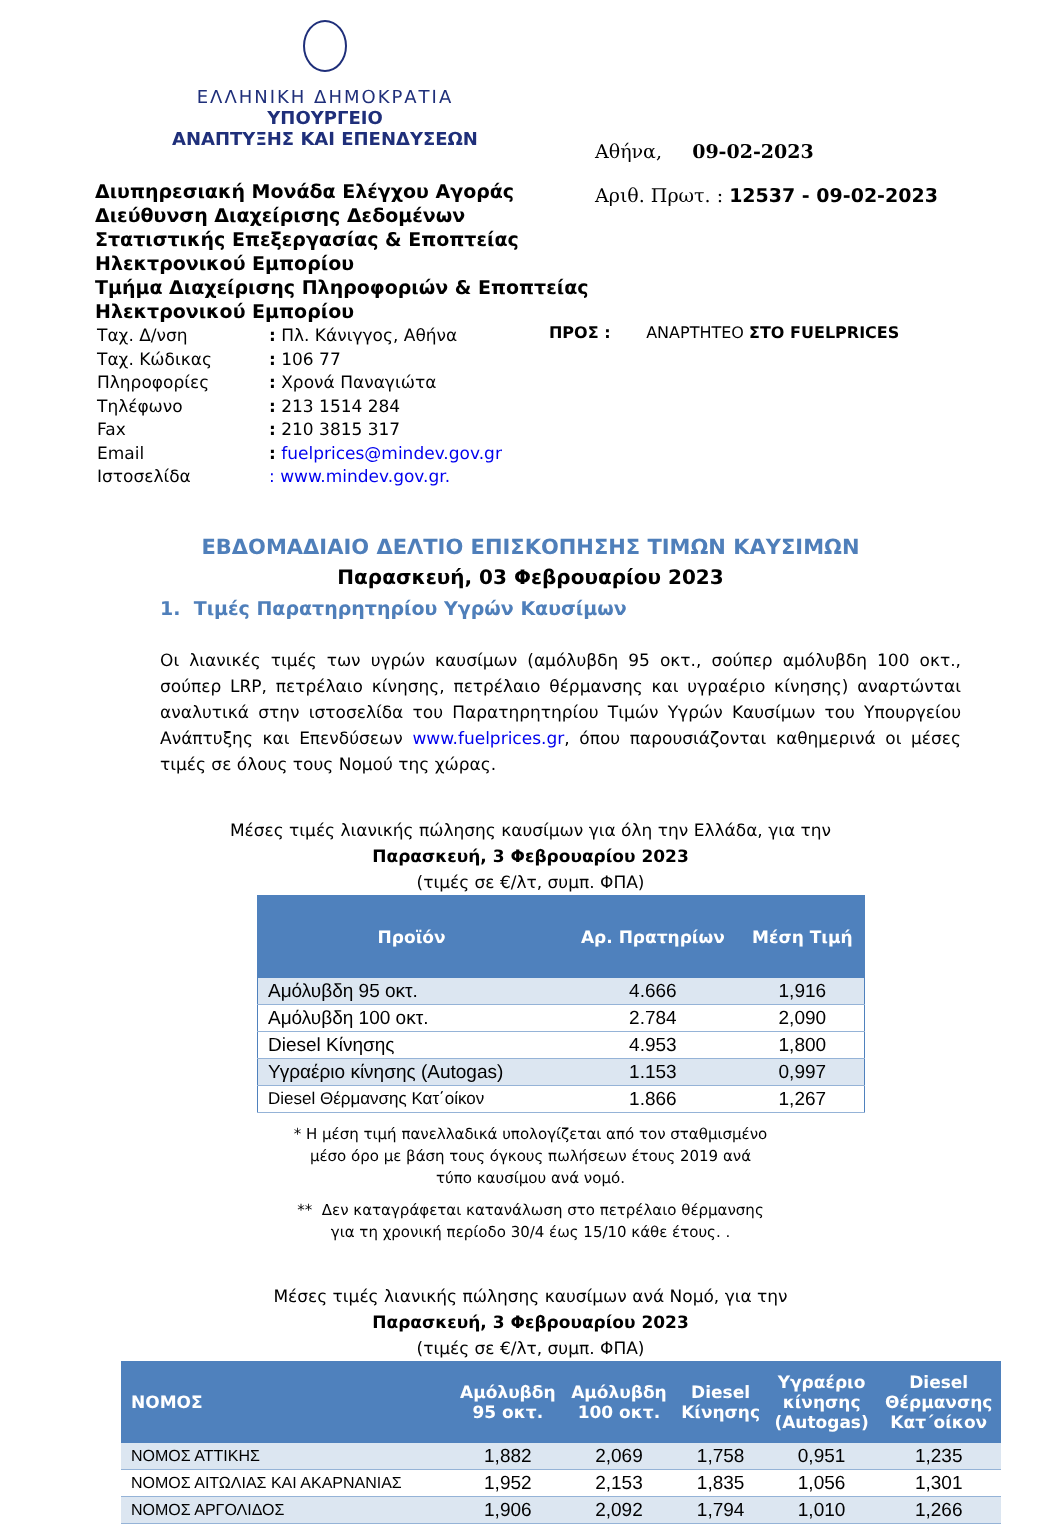ΕΛΛΗΝΙΚΗ ΔΗΜΟΚΡΑΤΙΑ
ΥΠΟΥΡΓΕΙΟ
ΑΝΑΠΤΥΞΗΣ ΚΑΙ ΕΠΕΝΔΥΣΕΩΝ
Διυπηρεσιακή Μονάδα Ελέγχου Αγοράς
Διεύθυνση Διαχείρισης Δεδομένων Στατιστικής Επεξεργασίας & Εποπτείας Ηλεκτρονικού Εμπορίου
Τμήμα Διαχείρισης Πληροφοριών & Εποπτείας Ηλεκτρονικού Εμπορίου
Αθήνα, 09-02-2023
Αριθ. Πρωτ. : 12537 - 09-02-2023
| Ταχ. Δ/νση | : Πλ. Κάνιγγος, Αθήνα |
| Ταχ. Κώδικας | : 106 77 |
| Πληροφορίες | : Χρονά Παναγιώτα |
| Τηλέφωνο | : 213 1514 284 |
| Fax | : 210 3815 317 |
| Email | : fuelprices@mindev.gov.gr |
| Ιστοσελίδα | : www.mindev.gov.gr. |
ΠΡΟΣ : ΑΝΑΡΤΗΤΕΟ ΣΤΟ FUELPRICES
ΕΒΔΟΜΑΔΙΑΙΟ ΔΕΛΤΙΟ ΕΠΙΣΚΟΠΗΣΗΣ ΤΙΜΩΝ ΚΑΥΣΙΜΩΝ
Παρασκευή, 03 Φεβρουαρίου 2023
1. Τιμές Παρατηρητηρίου Υγρών Καυσίμων
Οι λιανικές τιμές των υγρών καυσίμων (αμόλυβδη 95 οκτ., σούπερ αμόλυβδη 100 οκτ., σούπερ LRP, πετρέλαιο κίνησης, πετρέλαιο θέρμανσης και υγραέριο κίνησης) αναρτώνται αναλυτικά στην ιστοσελίδα του Παρατηρητηρίου Τιμών Υγρών Καυσίμων του Υπουργείου Ανάπτυξης και Επενδύσεων www.fuelprices.gr, όπου παρουσιάζονται καθημερινά οι μέσες τιμές σε όλους τους Νομού της χώρας.
Μέσες τιμές λιανικής πώλησης καυσίμων για όλη την Ελλάδα, για την
Παρασκευή, 3 Φεβρουαρίου 2023
(τιμές σε €/λτ, συμπ. ΦΠΑ)
| Προϊόν | Αρ. Πρατηρίων | Μέση Τιμή |
| --- | --- | --- |
| Αμόλυβδη 95 οκτ. | 4.666 | 1,916 |
| Αμόλυβδη 100 οκτ. | 2.784 | 2,090 |
| Diesel Κίνησης | 4.953 | 1,800 |
| Υγραέριο κίνησης (Autogas) | 1.153 | 0,997 |
| Diesel Θέρμανσης Κατ΄οίκον | 1.866 | 1,267 |
* Η μέση τιμή πανελλαδικά υπολογίζεται από τον σταθμισμένο
μέσο όρο με βάση τους όγκους πωλήσεων έτους 2019 ανά
τύπο καυσίμου ανά νομό.
** Δεν καταγράφεται κατανάλωση στο πετρέλαιο θέρμανσης
για τη χρονική περίοδο 30/4 έως 15/10 κάθε έτους. .
Μέσες τιμές λιανικής πώλησης καυσίμων ανά Νομό, για την
Παρασκευή, 3 Φεβρουαρίου 2023
(τιμές σε €/λτ, συμπ. ΦΠΑ)
| ΝΟΜΟΣ | Αμόλυβδη 95 οκτ. | Αμόλυβδη 100 οκτ. | Diesel Κίνησης | Υγραέριο κίνησης (Autogas) | Diesel Θέρμανσης Κατ΄οίκον |
| --- | --- | --- | --- | --- | --- |
| ΝΟΜΟΣ ΑΤΤΙΚΗΣ | 1,882 | 2,069 | 1,758 | 0,951 | 1,235 |
| ΝΟΜΟΣ ΑΙΤΩΛΙΑΣ ΚΑΙ ΑΚΑΡΝΑΝΙΑΣ | 1,952 | 2,153 | 1,835 | 1,056 | 1,301 |
| ΝΟΜΟΣ ΑΡΓΟΛΙΔΟΣ | 1,906 | 2,092 | 1,794 | 1,010 | 1,266 |